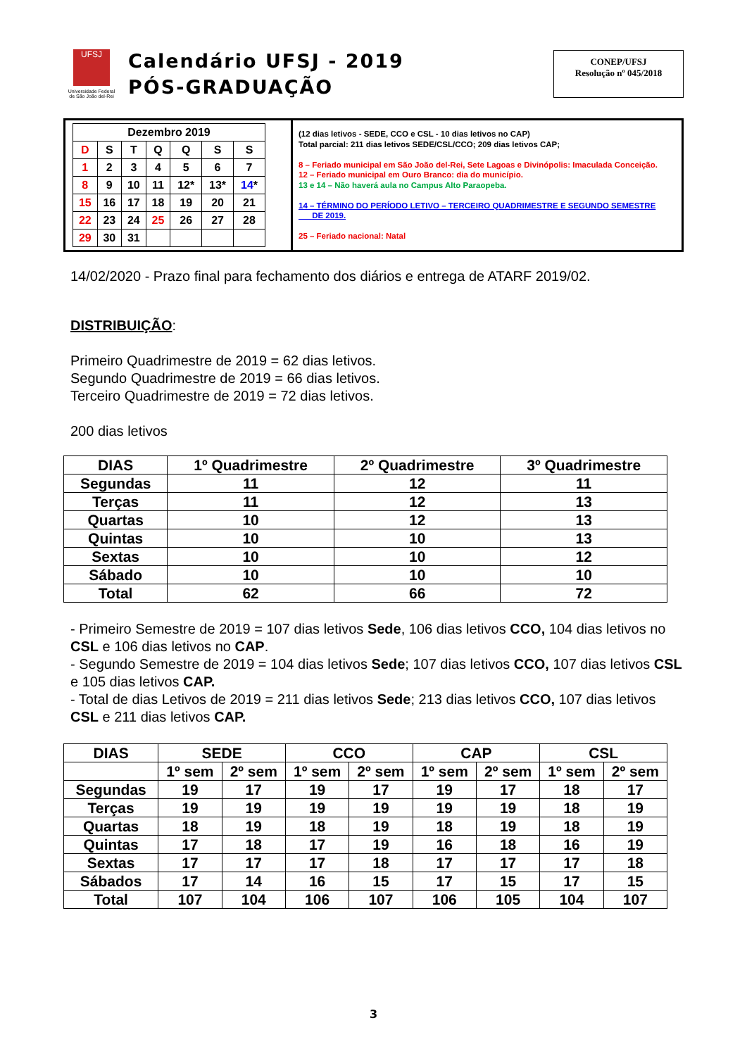UFSJ
Universidade Federal
de São João del-Rei
Calendário UFSJ - 2019
PÓS-GRADUAÇÃO
CONEP/UFSJ
Resolução nº 045/2018
| Dezembro 2019 | | | | | | |
| --- | --- | --- | --- | --- | --- | --- |
| D | S | T | Q | Q | S | S |
| 1 | 2 | 3 | 4 | 5 | 6 | 7 |
| 8 | 9 | 10 | 11 | 12* | 13* | 14 * |
| 15 | 16 | 17 | 18 | 19 | 20 | 21 |
| 22 | 23 | 24 | 25 | 26 | 27 | 28 |
| 29 | 30 | 31 | | | | |
(12 dias letivos - SEDE, CCO e CSL - 10 dias letivos no CAP)
Total parcial: 211 dias letivos SEDE/CSL/CCO; 209 dias letivos CAP;
8 – Feriado municipal em São João del-Rei, Sete Lagoas e Divinópolis: Imaculada Conceição.
12 – Feriado municipal em Ouro Branco: dia do município.
13 e 14 – Não haverá aula no Campus Alto Paraopeba.
14 – TÉRMINO DO PERÍODO LETIVO – TERCEIRO QUADRIMESTRE E SEGUNDO SEMESTRE
DE 2019.
25 – Feriado nacional: Natal
14/02/2020 - Prazo final para fechamento dos diários e entrega de ATARF 2019/02.
DISTRIBUIÇÃO:
Primeiro Quadrimestre de 2019 = 62 dias letivos.
Segundo Quadrimestre de 2019 = 66 dias letivos.
Terceiro Quadrimestre de 2019 = 72 dias letivos.
200 dias letivos
| DIAS | 1º Quadrimestre | 2º Quadrimestre | 3º Quadrimestre |
| --- | --- | --- | --- |
| Segundas | 11 | 12 | 11 |
| Terças | 11 | 12 | 13 |
| Quartas | 10 | 12 | 13 |
| Quintas | 10 | 10 | 13 |
| Sextas | 10 | 10 | 12 |
| Sábado | 10 | 10 | 10 |
| Total | 62 | 66 | 72 |
- Primeiro Semestre de 2019 = 107 dias letivos Sede, 106 dias letivos CCO, 104 dias letivos no CSL e 106 dias letivos no CAP.
- Segundo Semestre de 2019 = 104 dias letivos Sede; 107 dias letivos CCO, 107 dias letivos CSL e 105 dias letivos CAP.
- Total de dias Letivos de 2019 = 211 dias letivos Sede; 213 dias letivos CCO, 107 dias letivos CSL e 211 dias letivos CAP.
| DIAS | SEDE | | CCO | | CAP | | CSL | |
| --- | --- | --- | --- | --- | --- | --- | --- | --- |
| | 1º sem | 2º sem | 1º sem | 2º sem | 1º sem | 2º sem | 1º sem | 2º sem |
| Segundas | 19 | 17 | 19 | 17 | 19 | 17 | 18 | 17 |
| Terças | 19 | 19 | 19 | 19 | 19 | 19 | 18 | 19 |
| Quartas | 18 | 19 | 18 | 19 | 18 | 19 | 18 | 19 |
| Quintas | 17 | 18 | 17 | 19 | 16 | 18 | 16 | 19 |
| Sextas | 17 | 17 | 17 | 18 | 17 | 17 | 17 | 18 |
| Sábados | 17 | 14 | 16 | 15 | 17 | 15 | 17 | 15 |
| Total | 107 | 104 | 106 | 107 | 106 | 105 | 104 | 107 |
3